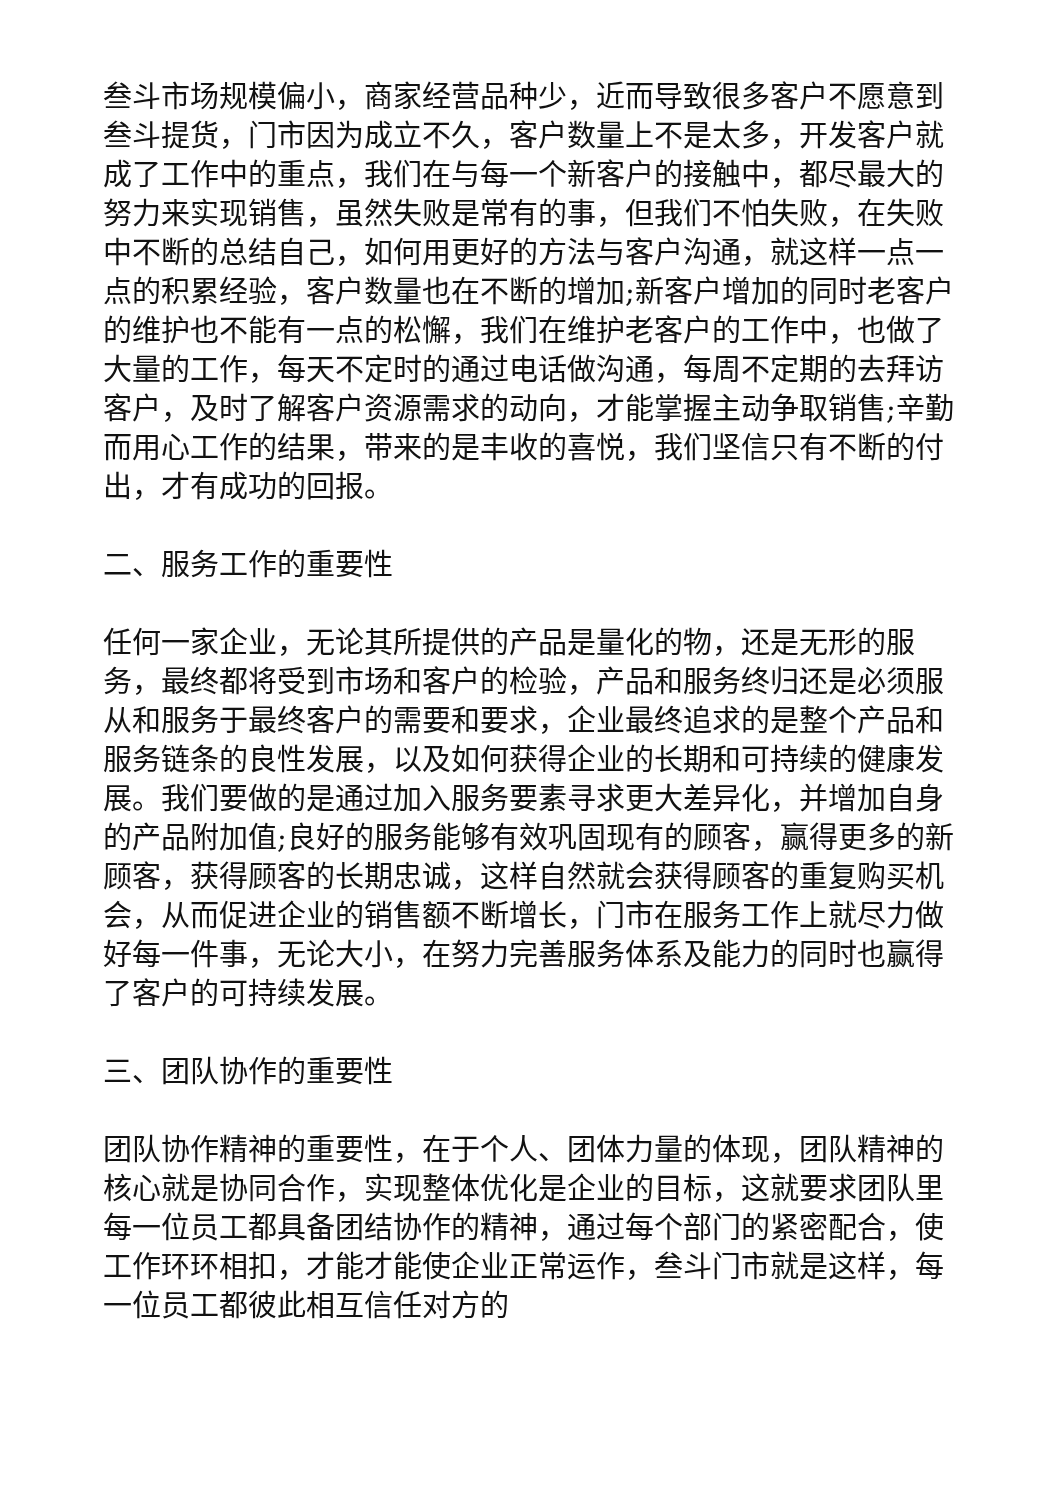叁斗市场规模偏小，商家经营品种少，近而导致很多客户不愿意到叁斗提货，门市因为成立不久，客户数量上不是太多，开发客户就成了工作中的重点，我们在与每一个新客户的接触中，都尽最大的努力来实现销售，虽然失败是常有的事，但我们不怕失败，在失败中不断的总结自己，如何用更好的方法与客户沟通，就这样一点一点的积累经验，客户数量也在不断的增加;新客户增加的同时老客户的维护也不能有一点的松懈，我们在维护老客户的工作中，也做了大量的工作，每天不定时的通过电话做沟通，每周不定期的去拜访客户，及时了解客户资源需求的动向，才能掌握主动争取销售;辛勤而用心工作的结果，带来的是丰收的喜悦，我们坚信只有不断的付出，才有成功的回报。
二、服务工作的重要性
任何一家企业，无论其所提供的产品是量化的物，还是无形的服务，最终都将受到市场和客户的检验，产品和服务终归还是必须服从和服务于最终客户的需要和要求，企业最终追求的是整个产品和服务链条的良性发展，以及如何获得企业的长期和可持续的健康发展。我们要做的是通过加入服务要素寻求更大差异化，并增加自身的产品附加值;良好的服务能够有效巩固现有的顾客，赢得更多的新顾客，获得顾客的长期忠诚，这样自然就会获得顾客的重复购买机会，从而促进企业的销售额不断增长，门市在服务工作上就尽力做好每一件事，无论大小，在努力完善服务体系及能力的同时也赢得了客户的可持续发展。
三、团队协作的重要性
团队协作精神的重要性，在于个人、团体力量的体现，团队精神的核心就是协同合作，实现整体优化是企业的目标，这就要求团队里每一位员工都具备团结协作的精神，通过每个部门的紧密配合，使工作环环相扣，才能才能使企业正常运作，叁斗门市就是这样，每一位员工都彼此相互信任对方的